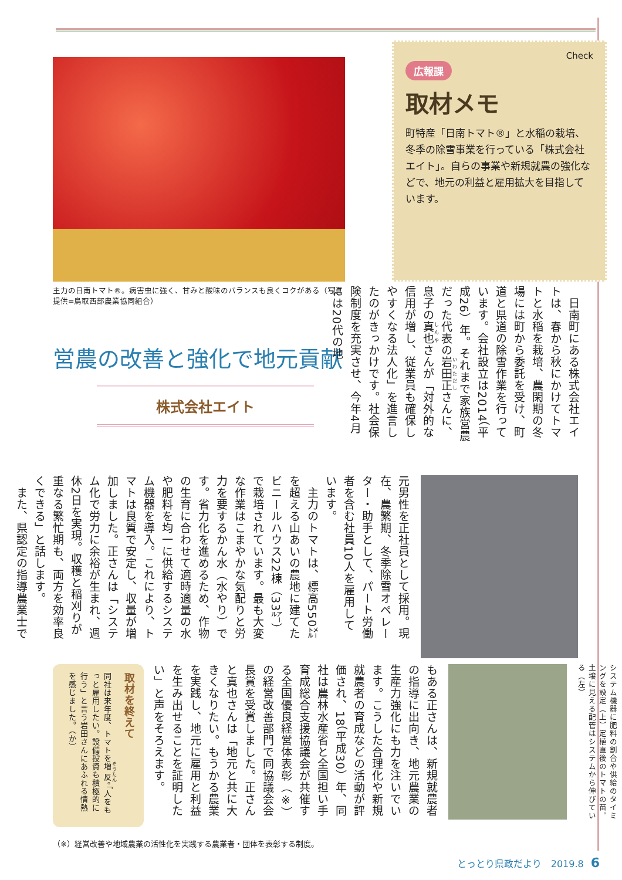Check
広報課
取材メモ
町特産「日南トマト®」と水稲の栽培、冬季の除雪事業を行っている「株式会社エイト」。自らの事業や新規就農の強化などで、地元の利益と雇用拡大を目指しています。
主力の日南トマト®。病害虫に強く、甘みと酸味のバランスも良くコクがある（写真提供=鳥取西部農業協同組合）
営農の改善と強化で地元貢献
株式会社エイト
　日南町にある株式会社エイトは、春から秋にかけてトマトと水稲を栽培、農閑期の冬場には町から委託を受け、町道と県道の除雪作業を行っています。会社設立は2014（平成26）年。それまで家族営農だった代表の岩田正さんに、息子の真也さんが「対外的な信用が増し、従業員も確保しやすくなる法人化」を進言したのがきっかけです。社会保険制度を充実させ、今年4月には20代の地
元男性を正社員として採用。現在、農繁期、冬季除雪オペレーター・助手として、パート労働者を含む社員10人を雇用しています。
　主力のトマトは、標高550㍍を超える山あいの農地に建てたビニールハウス22棟（33㌃）で栽培されています。最も大変な作業はこまやかな気配りと労力を要するかん水（水やり）です。省力化を進めるため、作物の生育に合わせて適時適量の水や肥料を均一に供給するシステム機器を導入。これにより、トマトは良質で安定し、収量が増加しました。正さんは「システム化で労力に余裕が生まれ、週休2日を実現。収穫と稲刈りが重なる繁忙期も、両方を効率良くできる」と話します。
　また、県認定の指導農業士で
取材を終えて
同社は来年度、トマトを増反。「人をもっと雇用したい。設備投資も積極的に行う」と言う岩田さんにあふれる情熱を感じました。（か）
もある正さんは、新規就農者の指導に出向き、地元農業の生産力強化にも力を注いでいます。こうした合理化や新規就農者の育成などの活動が評価され、18（平成30）年、同社は農林水産省と全国担い手育成総合支援協議会が共催する全国優良経営体表彰（※）の経営改善部門で同協議会会長賞を受賞しました。正さんと真也さんは「地元と共に大きくなりたい。もうかる農業を実践し、地元に雇用と利益を生み出せることを証明したい」と声をそろえます。
システム機器に肥料の割合や供給のタイミングを設定（上）定植直後のトマトの苗。土壌に見える配管はシステムから伸びている（左）
（※）経営改善や地域農業の活性化を実践する農業者・団体を表彰する制度。
とっとり県政だより　2019.8 6